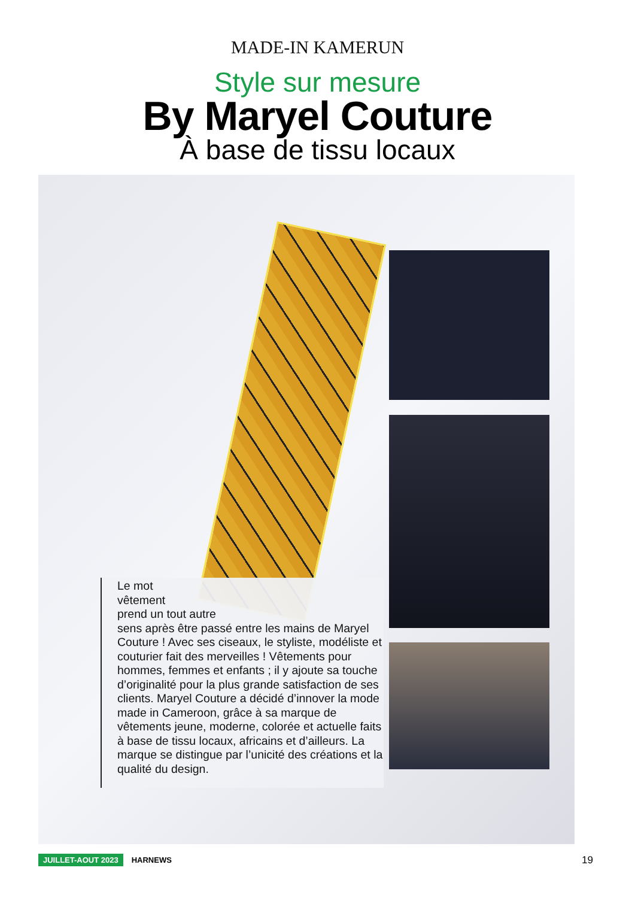MADE-IN KAMERUN
Style sur mesure
By Maryel Couture
À base de tissu locaux
Le mot
vêtement
prend un tout autre
sens après être passé entre les mains de Maryel Couture ! Avec ses ciseaux, le styliste, modéliste et couturier fait des merveilles ! Vêtements pour hommes, femmes et enfants ; il y ajoute sa touche d’originalité pour la plus grande satisfaction de ses clients. Maryel Couture a décidé d’innover la mode made in Cameroon, grâce à sa marque de vêtements jeune, moderne, colorée et actuelle faits à base de tissu locaux, africains et d’ailleurs. La marque se distingue par l’unicité des créations et la qualité du design.
JUILLET-AOUT 2023 HARNEWS 19